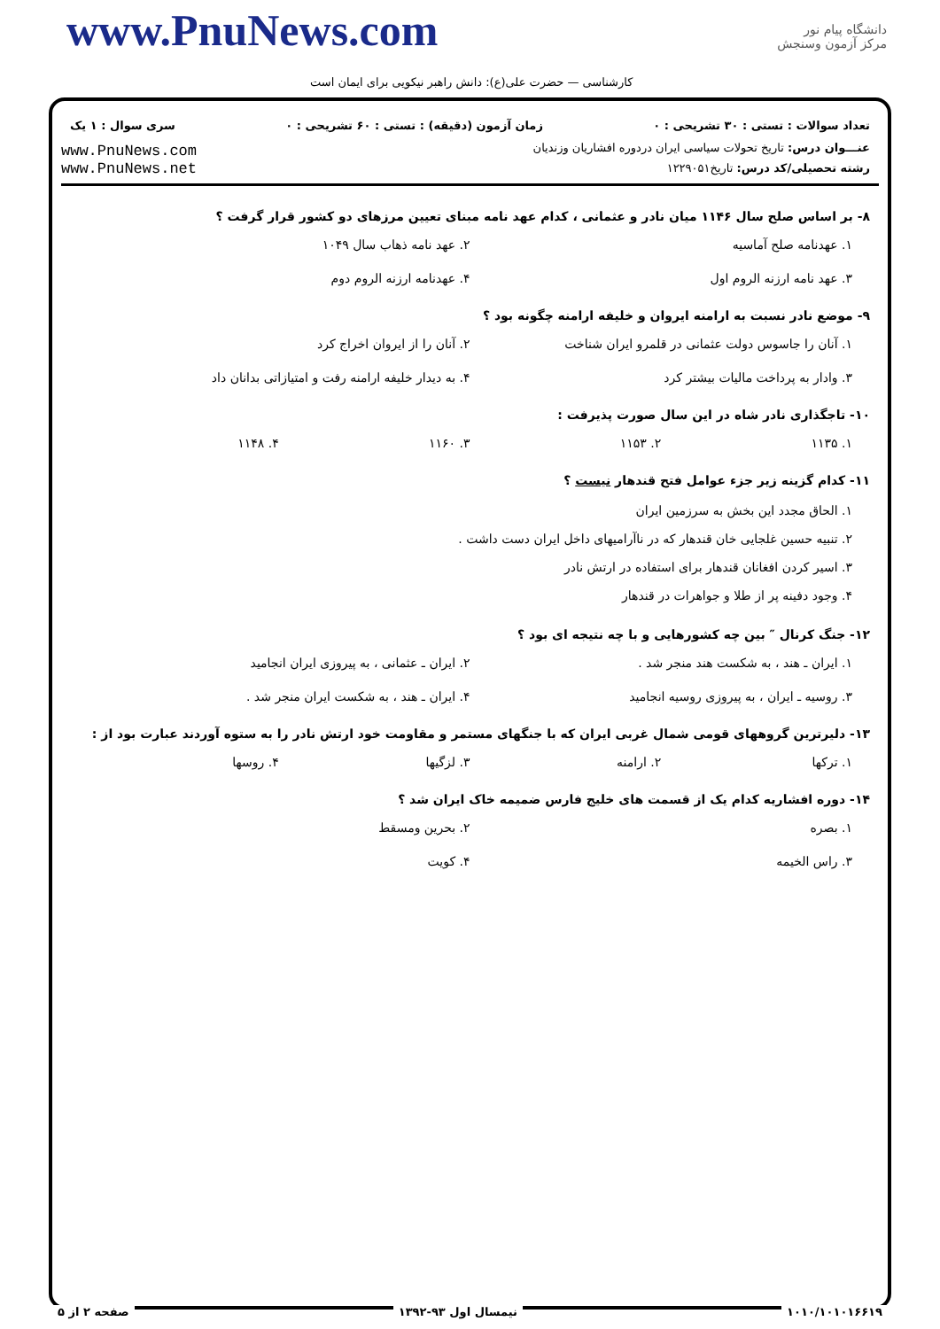www.PnuNews.com
کارشناسی — حضرت علی(ع): دانش راهبر نیکویی برای ایمان است
دانشگاه پیام نور
مرکز آزمون وسنجش
تعداد سوالات : تستی : ۳۰ تشریحی : ۰ زمان آزمون (دقیقه) : تستی : ۶۰ تشریحی : ۰ سری سوال : ۱ یک
عنـــوان درس: تاریخ تحولات سیاسی ایران دردوره افشاریان وزندیان
رشته تحصیلی/کد درس: تاریخ۱۲۲۹۰۵۱
www.PnuNews.com
www.PnuNews.net
۸- بر اساس صلح سال ۱۱۴۶ میان نادر و عثمانی ، کدام عهد نامه مبنای تعیین مرزهای دو کشور قرار گرفت ؟
۱. عهدنامه صلح آماسیه
۲. عهد نامه ذهاب سال ۱۰۴۹
۳. عهد نامه ارزنه الروم اول
۴. عهدنامه ارزنه الروم دوم
۹- موضع نادر نسبت به ارامنه ایروان و خلیفه ارامنه چگونه بود ؟
۱. آنان را جاسوس دولت عثمانی در قلمرو ایران شناخت
۲. آنان را از ایروان اخراج کرد
۳. وادار به پرداخت مالیات بیشتر کرد
۴. به دیدار خلیفه ارامنه رفت و امتیازاتی بدانان داد
۱۰- تاجگذاری نادر شاه در این سال صورت پذیرفت :
۱. ۱۱۳۵
۲. ۱۱۵۳
۳. ۱۱۶۰
۴. ۱۱۴۸
۱۱- کدام گزینه زیر جزء عوامل فتح قندهار نیست ؟
۱. الحاق مجدد این بخش به سرزمین ایران
۲. تنبیه حسین غلجایی خان قندهار که در ناآرامیهای داخل ایران دست داشت .
۳. اسیر کردن افغانان قندهار برای استفاده در ارتش نادر
۴. وجود دفینه پر از طلا و جواهرات در قندهار
۱۲- جنگ کرنال ″ بین چه کشورهایی و با چه نتیجه ای بود ؟
۱. ایران ـ هند ، به شکست هند منجر شد .
۲. ایران ـ عثمانی ، به پیروزی ایران انجامید
۳. روسیه ـ ایران ، به پیروزی روسیه انجامید
۴. ایران ـ هند ، به شکست ایران منجر شد .
۱۳- دلیرترین گروههای قومی شمال غربی ایران که با جنگهای مستمر و مقاومت خود ارتش نادر را به ستوه آوردند عبارت بود از :
۱. ترکها
۲. ارامنه
۳. لزگیها
۴. روسها
۱۴- دوره افشاریه کدام یک از قسمت های خلیج فارس ضمیمه خاک ایران شد ؟
۱. بصره
۲. بحرین ومسقط
۳. راس الخیمه
۴. کویت
۱۰۱۰/۱۰۱۰۱۶۶۱۹ نیمسال اول ۹۳-۱۳۹۲ صفحه ۲ از ۵